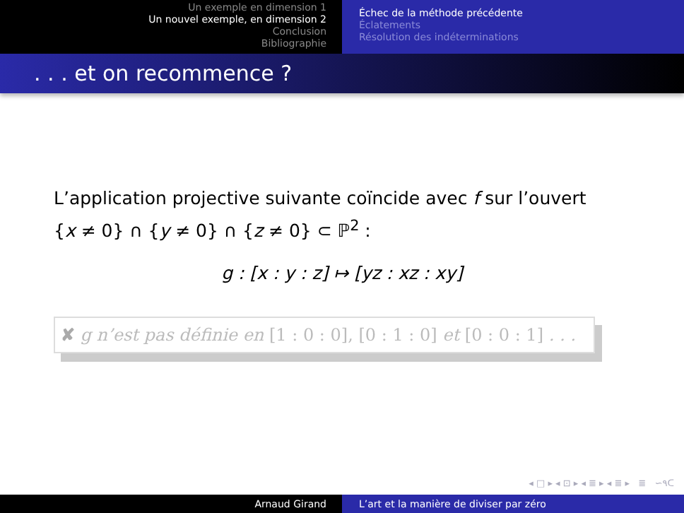Un exemple en dimension 1
Un nouvel exemple, en dimension 2
Conclusion
Bibliographie
Échec de la méthode précédente
Éclatements
Résolution des indéterminations
. . . et on recommence ?
L’application projective suivante coïncide avec f sur l’ouvert
{x ≠ 0} ∩ {y ≠ 0} ∩ {z ≠ 0} ⊂ ℙ<sup>2</sup> :
g : [x : y : z] ↦ [yz : xz : xy]
✘ g n’est pas définie en [1 : 0 : 0], [0 : 1 : 0] et [0 : 0 : 1] . . .
◂ □ ▸ ◂ ⊡ ▸ ◂ ≣ ▸ ◂ ≣ ▸ ≣ ∽۹ᑕ
Arnaud Girand L’art et la manière de diviser par zéro